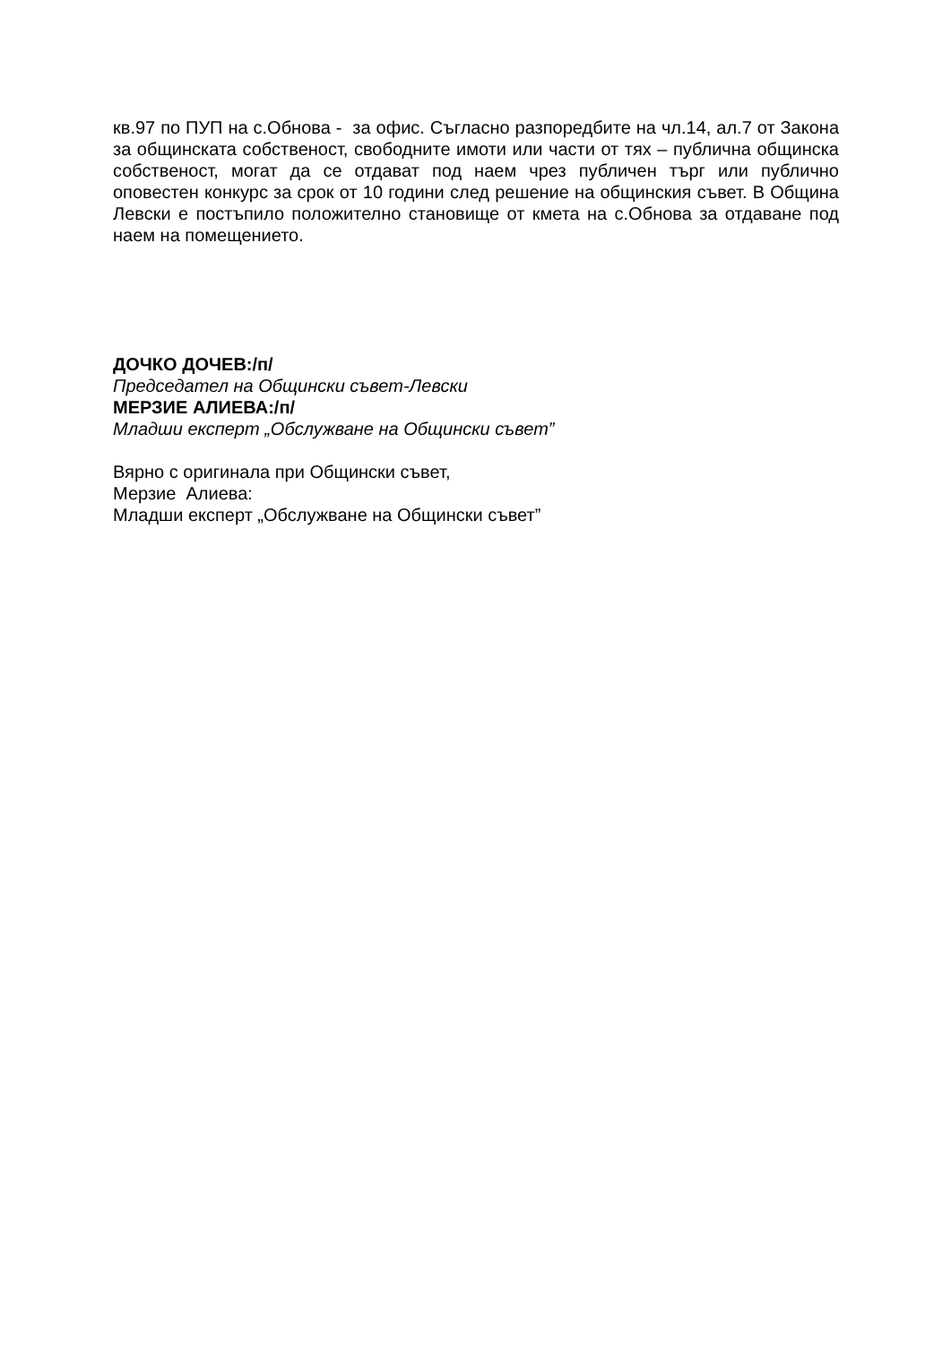кв.97 по ПУП на с.Обнова - за офис. Съгласно разпоредбите на чл.14, ал.7 от Закона за общинската собственост, свободните имоти или части от тях – публична общинска собственост, могат да се отдават под наем чрез публичен търг или публично оповестен конкурс за срок от 10 години след решение на общинския съвет. В Община Левски е постъпило положително становище от кмета на с.Обнова за отдаване под наем на помещението.
ДОЧКО ДОЧЕВ:/п/
Председател на Общински съвет-Левски
МЕРЗИЕ АЛИЕВА:/п/
Младши експерт „Обслужване на Общински съвет”
Вярно с оригинала при Общински съвет,
Мерзие Алиева:
Младши експерт „Обслужване на Общински съвет”